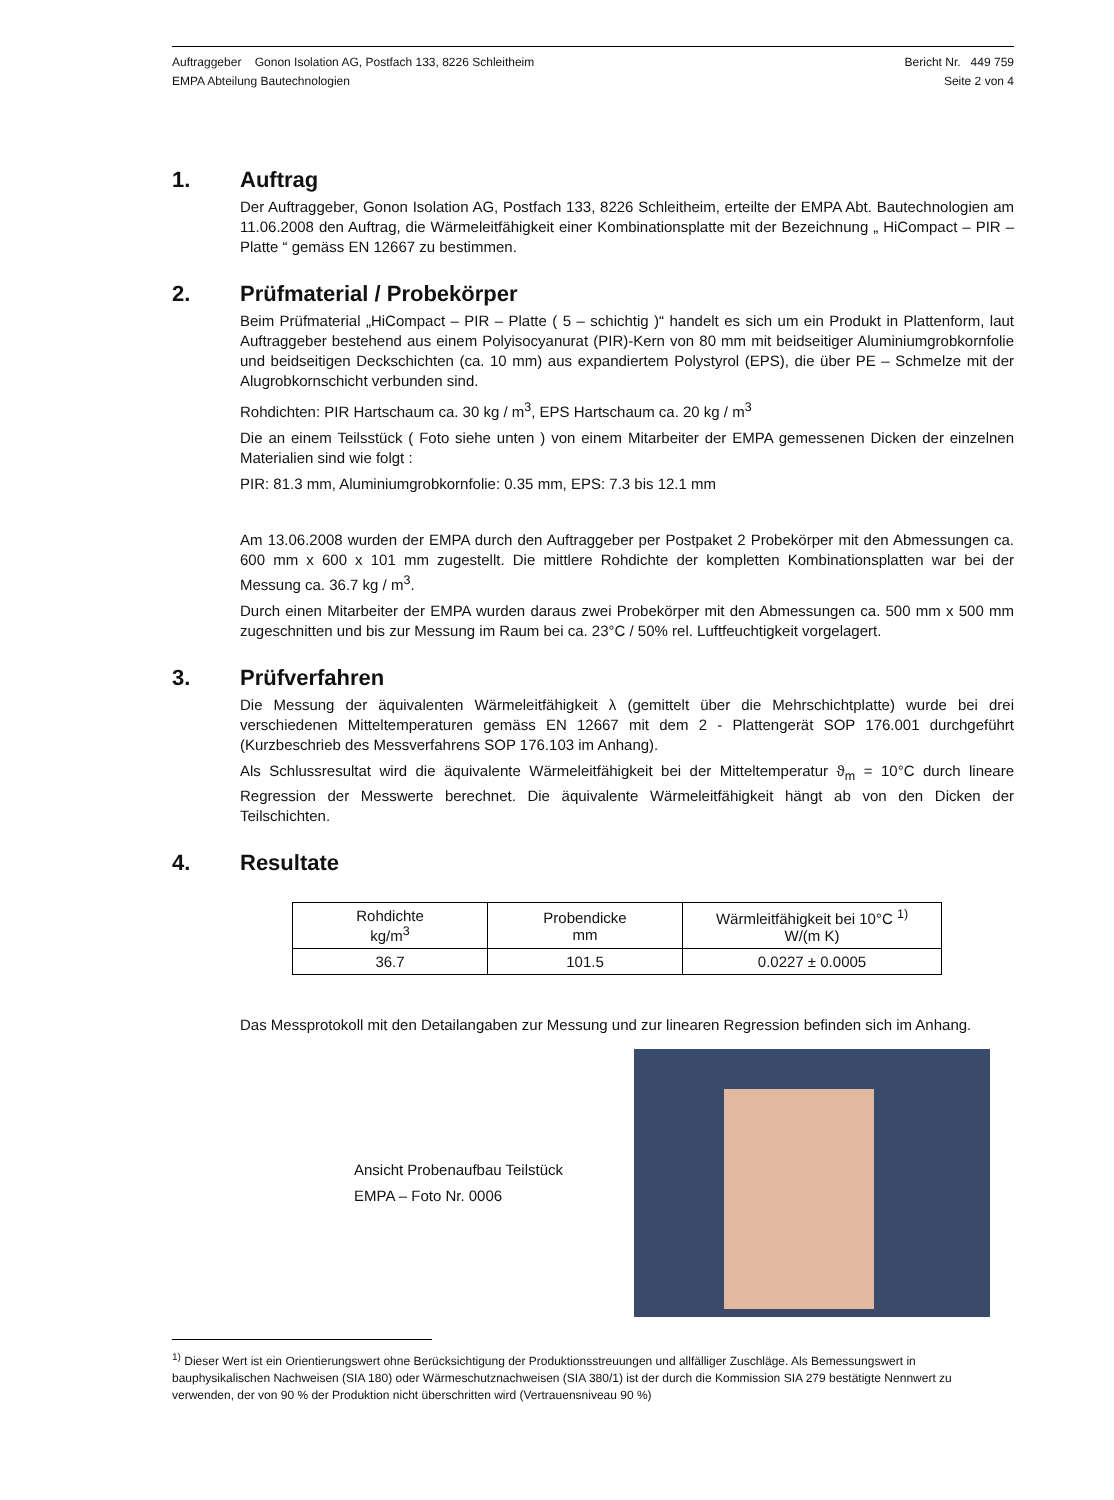Auftraggeber Gonon Isolation AG, Postfach 133, 8226 Schleitheim
EMPA Abteilung Bautechnologien
Bericht Nr. 449 759
Seite 2 von 4
1. Auftrag
Der Auftraggeber, Gonon Isolation AG, Postfach 133, 8226 Schleitheim, erteilte der EMPA Abt. Bautechnologien am 11.06.2008 den Auftrag, die Wärmeleitfähigkeit einer Kombinationsplatte mit der Bezeichnung „ HiCompact – PIR – Platte “ gemäss EN 12667 zu bestimmen.
2. Prüfmaterial / Probekörper
Beim Prüfmaterial „HiCompact – PIR – Platte ( 5 – schichtig )“ handelt es sich um ein Produkt in Plattenform, laut Auftraggeber bestehend aus einem Polyisocyanurat (PIR)-Kern von 80 mm mit beidseitiger Aluminiumgrobkornfolie und beidseitigen Deckschichten (ca. 10 mm) aus expandiertem Polystyrol (EPS), die über PE – Schmelze mit der Alugrobkornschicht verbunden sind.
Rohdichten: PIR Hartschaum ca. 30 kg / m<sup>3</sup>, EPS Hartschaum ca. 20 kg / m<sup>3</sup>
Die an einem Teilsstück ( Foto siehe unten ) von einem Mitarbeiter der EMPA gemessenen Dicken der einzelnen Materialien sind wie folgt :
PIR: 81.3 mm, Aluminiumgrobkornfolie: 0.35 mm, EPS: 7.3 bis 12.1 mm
Am 13.06.2008 wurden der EMPA durch den Auftraggeber per Postpaket 2 Probekörper mit den Abmessungen ca. 600 mm x 600 x 101 mm zugestellt. Die mittlere Rohdichte der kompletten Kombinationsplatten war bei der Messung ca. 36.7 kg / m<sup>3</sup>.
Durch einen Mitarbeiter der EMPA wurden daraus zwei Probekörper mit den Abmessungen ca. 500 mm x 500 mm zugeschnitten und bis zur Messung im Raum bei ca. 23°C / 50% rel. Luftfeuchtigkeit vorgelagert.
3. Prüfverfahren
Die Messung der äquivalenten Wärmeleitfähigkeit λ (gemittelt über die Mehrschichtplatte) wurde bei drei verschiedenen Mitteltemperaturen gemäss EN 12667 mit dem 2 - Plattengerät SOP 176.001 durchgeführt (Kurzbeschrieb des Messverfahrens SOP 176.103 im Anhang).
Als Schlussresultat wird die äquivalente Wärmeleitfähigkeit bei der Mitteltemperatur ϑ<sub>m</sub> = 10°C durch lineare Regression der Messwerte berechnet. Die äquivalente Wärmeleitfähigkeit hängt ab von den Dicken der Teilschichten.
4. Resultate
| Rohdichte kg/m<sup>3</sup> | Probendicke mm | Wärmleitfähigkeit bei 10°C <sup>1)</sup> W/(m K) |
| --- | --- | --- |
| 36.7 | 101.5 | 0.0227 ± 0.0005 |
Das Messprotokoll mit den Detailangaben zur Messung und zur linearen Regression befinden sich im Anhang.
Ansicht Probenaufbau Teilstück
EMPA – Foto Nr. 0006
<sup>1)</sup> Dieser Wert ist ein Orientierungswert ohne Berücksichtigung der Produktionsstreuungen und allfälliger Zuschläge. Als Bemessungswert in bauphysikalischen Nachweisen (SIA 180) oder Wärmeschutznachweisen (SIA 380/1) ist der durch die Kommission SIA 279 bestätigte Nennwert zu verwenden, der von 90 % der Produktion nicht überschritten wird (Vertrauensniveau 90 %)